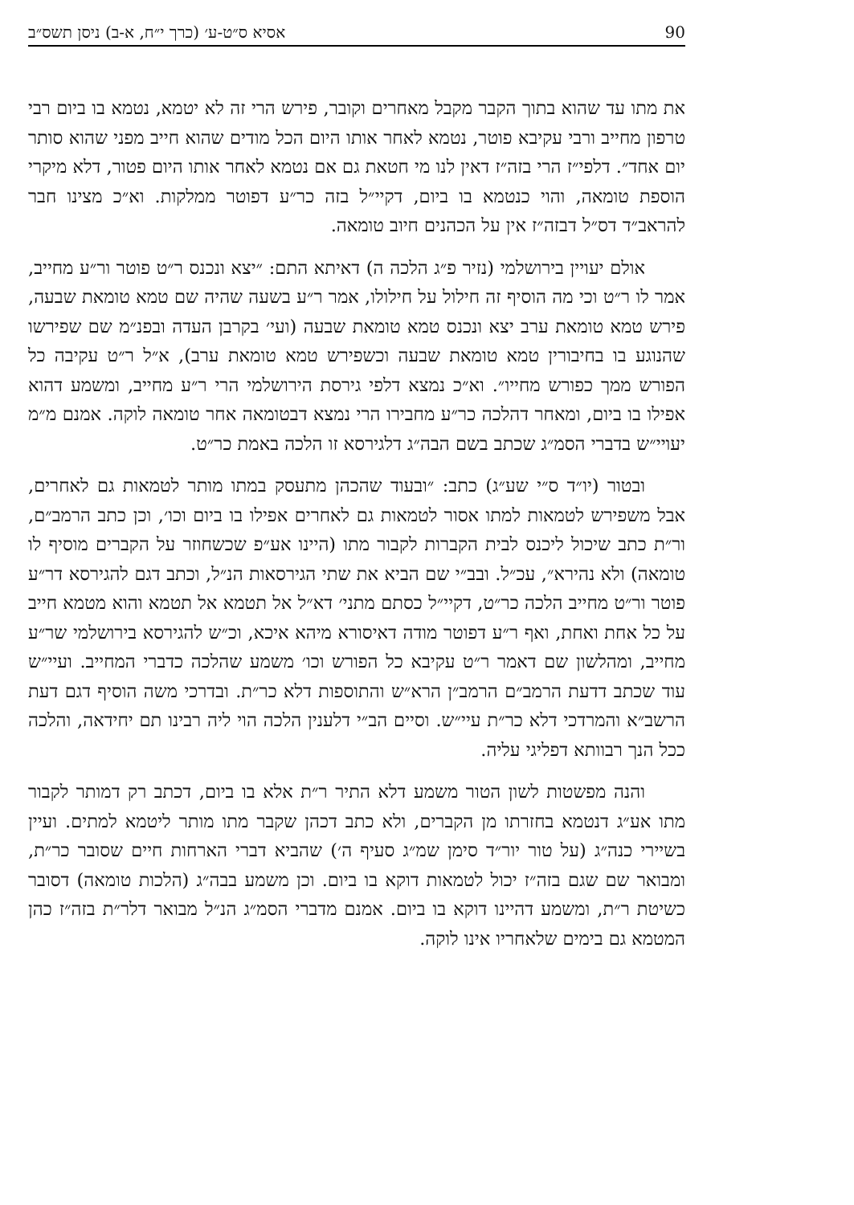90 אסיא ס״ט-ע׳ (כרך י״ח, א-ב) ניסן תשס״ב
את מתו עד שהוא בתוך הקבר מקבל מאחרים וקובר, פירש הרי זה לא יטמא, נטמא בו ביום רבי טרפון מחייב ורבי עקיבא פוטר, נטמא לאחר אותו היום הכל מודים שהוא חייב מפני שהוא סותר יום אחד״. דלפי״ז הרי בזה״ז דאין לנו מי חטאת גם אם נטמא לאחר אותו היום פטור, דלא מיקרי הוספת טומאה, והוי כנטמא בו ביום, דקיי״ל בזה כר״ע דפוטר ממלקות. וא״כ מצינו חבר להראב״ד דס״ל דבזה״ז אין על הכהנים חיוב טומאה.
אולם יעויין בירושלמי (נזיר פ״ג הלכה ה) דאיתא התם: ״יצא ונכנס ר״ט פוטר ור״ע מחייב, אמר לו ר״ט וכי מה הוסיף זה חילול על חילולו, אמר ר״ע בשעה שהיה שם טמא טומאת שבעה, פירש טמא טומאת ערב יצא ונכנס טמא טומאת שבעה (ועי׳ בקרבן העדה ובפנ״מ שם שפירשו שהנוגע בו בחיבורין טמא טומאת שבעה וכשפירש טמא טומאת ערב), א״ל ר״ט עקיבה כל הפורש ממך כפורש מחייו״. וא״כ נמצא דלפי גירסת הירושלמי הרי ר״ע מחייב, ומשמע דהוא אפילו בו ביום, ומאחר דהלכה כר״ע מחבירו הרי נמצא דבטומאה אחר טומאה לוקה. אמנם מ״מ יעויי״ש בדברי הסמ״ג שכתב בשם הבה״ג דלגירסא זו הלכה באמת כר״ט.
ובטור (יו״ד ס״י שע״ג) כתב: ״ובעוד שהכהן מתעסק במתו מותר לטמאות גם לאחרים, אבל משפירש לטמאות למתו אסור לטמאות גם לאחרים אפילו בו ביום וכו׳, וכן כתב הרמב״ם, ור״ת כתב שיכול ליכנס לבית הקברות לקבור מתו (היינו אע״פ שכשחוזר על הקברים מוסיף לו טומאה) ולא נהירא״, עכ״ל. ובב״י שם הביא את שתי הגירסאות הנ״ל, וכתב דגם להגירסא דר״ע פוטר ור״ט מחייב הלכה כר״ט, דקיי״ל כסתם מתני׳ דא״ל אל תטמא אל תטמא והוא מטמא חייב על כל אחת ואחת, ואף ר״ע דפוטר מודה דאיסורא מיהא איכא, וכ״ש להגירסא בירושלמי שר״ע מחייב, ומהלשון שם דאמר ר״ט עקיבא כל הפורש וכו׳ משמע שהלכה כדברי המחייב. ועיי״ש עוד שכתב דדעת הרמב״ם הרמב״ן הרא״ש והתוספות דלא כר״ת. ובדרכי משה הוסיף דגם דעת הרשב״א והמרדכי דלא כר״ת עיי״ש. וסיים הב״י דלענין הלכה הוי ליה רבינו תם יחידאה, והלכה ככל הנך רבוותא דפליגי עליה.
והנה מפשטות לשון הטור משמע דלא התיר ר״ת אלא בו ביום, דכתב רק דמותר לקבור מתו אע״ג דנטמא בחזרתו מן הקברים, ולא כתב דכהן שקבר מתו מותר ליטמא למתים. ועיין בשיירי כנה״ג (על טור יור״ד סימן שמ״ג סעיף ה׳) שהביא דברי הארחות חיים שסובר כר״ת, ומבואר שם שגם בזה״ז יכול לטמאות דוקא בו ביום. וכן משמע בבה״ג (הלכות טומאה) דסובר כשיטת ר״ת, ומשמע דהיינו דוקא בו ביום. אמנם מדברי הסמ״ג הנ״ל מבואר דלר״ת בזה״ז כהן המטמא גם בימים שלאחריו אינו לוקה.